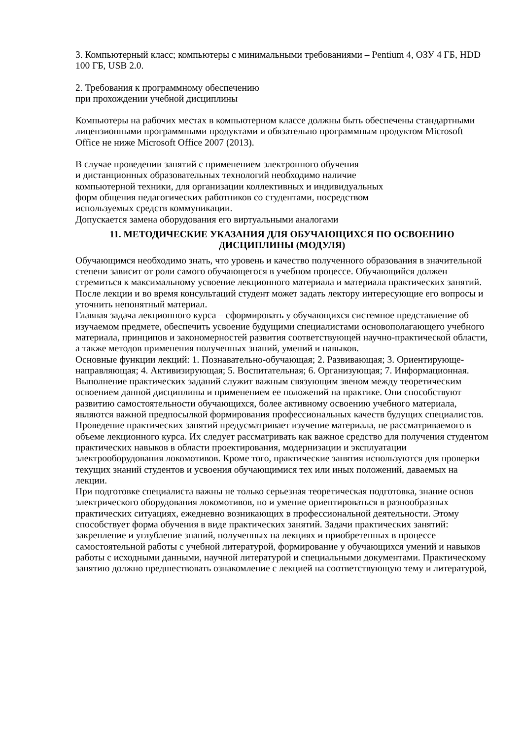3. Компьютерный класс; компьютеры с минимальными требованиями – Pentium 4, ОЗУ 4 ГБ, HDD 100 ГБ, USB 2.0.
2. Требования к программному обеспечению
при прохождении учебной дисциплины
Компьютеры на рабочих местах в компьютерном классе должны быть обеспечены стандартными лицензионными программными продуктами и обязательно программным продуктом Microsoft Office не ниже Microsoft Office 2007 (2013).
В случае проведении занятий с применением электронного обучения
и дистанционных образовательных технологий необходимо наличие
компьютерной техники, для организации коллективных и индивидуальных
форм общения педагогических работников со студентами, посредством
используемых средств коммуникации.
Допускается замена оборудования его виртуальными аналогами
11. МЕТОДИЧЕСКИЕ УКАЗАНИЯ ДЛЯ ОБУЧАЮЩИХСЯ ПО ОСВОЕНИЮ ДИСЦИПЛИНЫ (МОДУЛЯ)
Обучающимся необходимо знать, что уровень и качество полученного образования в значительной степени зависит от роли самого обучающегося в учебном процессе. Обучающийся должен стремиться к максимальному усвоение лекционного материала и материала практических занятий. После лекции и во время консультаций студент может задать лектору интересующие его вопросы и уточнить непонятный материал.
Главная задача лекционного курса – сформировать у обучающихся системное представление об изучаемом предмете, обеспечить усвоение будущими специалистами основополагающего учебного материала, принципов и закономерностей развития соответствующей научно-практической области, а также методов применения полученных знаний, умений и навыков.
Основные функции лекций: 1. Познавательно-обучающая; 2. Развивающая; 3. Ориентирующе-направляющая; 4. Активизирующая; 5. Воспитательная; 6. Организующая; 7. Информационная.
Выполнение практических заданий служит важным связующим звеном между теоретическим освоением данной дисциплины и применением ее положений на практике. Они способствуют развитию самостоятельности обучающихся, более активному освоению учебного материала, являются важной предпосылкой формирования профессиональных качеств будущих специалистов.
Проведение практических занятий предусматривает изучение материала, не рассматриваемого в объеме лекционного курса. Их следует рассматривать как важное средство для получения студентом практических навыков в области проектирования, модернизации и эксплуатации электрооборудования локомотивов. Кроме того, практические занятия используются для проверки текущих знаний студентов и усвоения обучающимися тех или иных положений, даваемых на лекции.
При подготовке специалиста важны не только серьезная теоретическая подготовка, знание основ электрического оборудования локомотивов, но и умение ориентироваться в разнообразных практических ситуациях, ежедневно возникающих в профессиональной деятельности. Этому способствует форма обучения в виде практических занятий. Задачи практических занятий: закрепление и углубление знаний, полученных на лекциях и приобретенных в процессе самостоятельной работы с учебной литературой, формирование у обучающихся умений и навыков работы с исходными данными, научной литературой и специальными документами. Практическому занятию должно предшествовать ознакомление с лекцией на соответствующую тему и литературой,